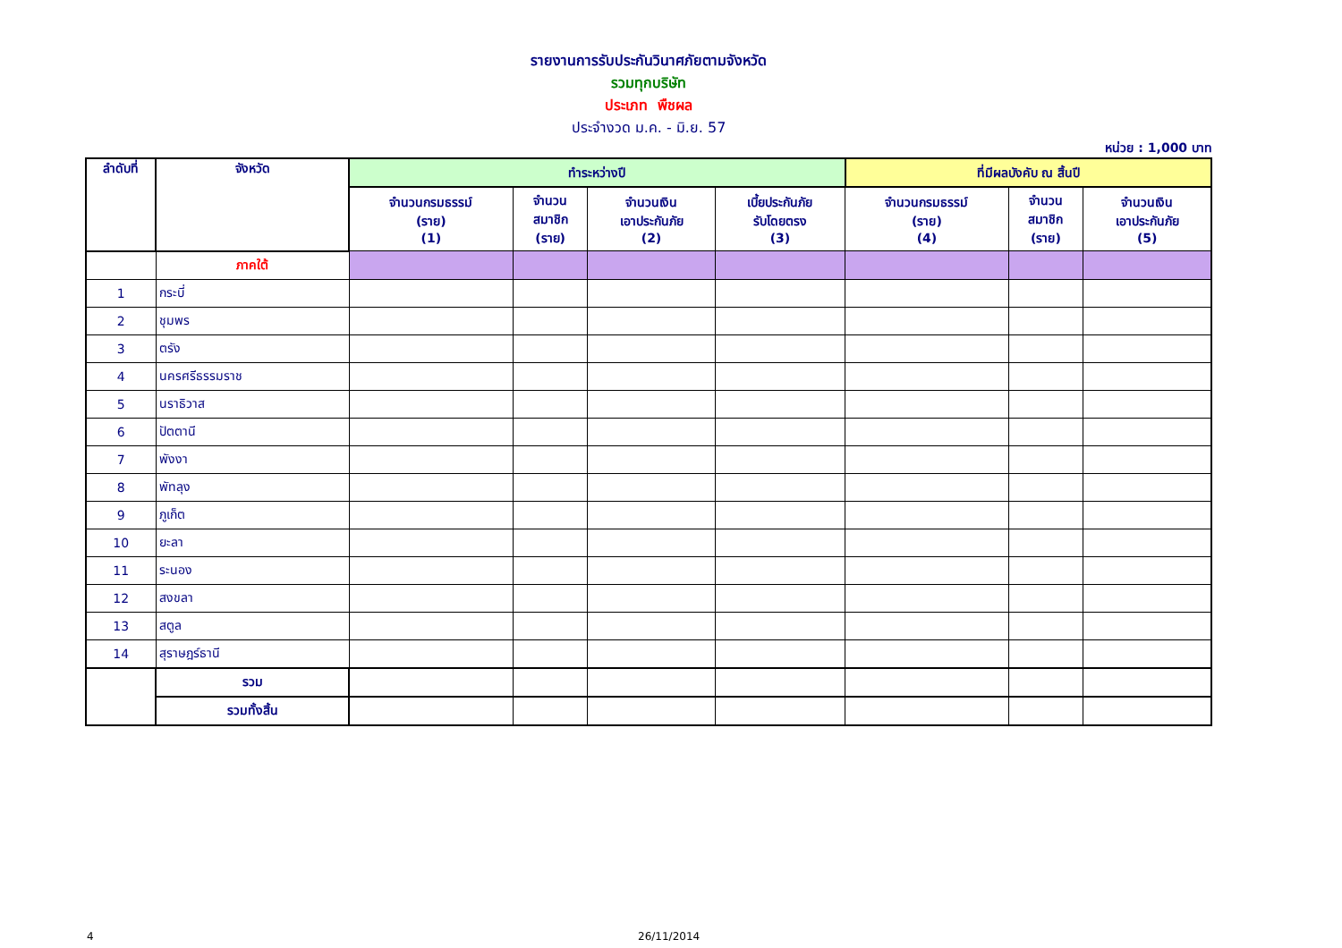รายงานการรับประกันวินาศภัยตามจังหวัด
รวมทุกบริษัท
ประเภท พืชผล
ประจำงวด ม.ค. - มิ.ย. 57
หน่วย : 1,000 บาท
| ลำดับที่ | จังหวัด | ทำระหว่างปี | | | | ที่มีผลบังคับ ณ สิ้นปี | | |
| --- | --- | --- | --- | --- | --- | --- | --- | --- |
| | | จำนวนกรมธรรม์ (ราย) (1) | จำนวน สมาชิก (ราย) | จำนวนเงิน เอาประกันภัย (2) | เบี้ยประกันภัย รับโดยตรง (3) | จำนวนกรมธรรม์ (ราย) (4) | จำนวน สมาชิก (ราย) | จำนวนเงิน เอาประกันภัย (5) |
| | ภาคใต้ | | | | | | | |
| 1 | กระบี่ | | | | | | | |
| 2 | ชุมพร | | | | | | | |
| 3 | ตรัง | | | | | | | |
| 4 | นครศรีธรรมราช | | | | | | | |
| 5 | นราธิวาส | | | | | | | |
| 6 | ปัตตานี | | | | | | | |
| 7 | พังงา | | | | | | | |
| 8 | พัทลุง | | | | | | | |
| 9 | ภูเก็ต | | | | | | | |
| 10 | ยะลา | | | | | | | |
| 11 | ระนอง | | | | | | | |
| 12 | สงขลา | | | | | | | |
| 13 | สตูล | | | | | | | |
| 14 | สุราษฎร์ธานี | | | | | | | |
| | รวม | | | | | | | |
| | รวมทั้งสิ้น | | | | | | | |
4 26/11/2014